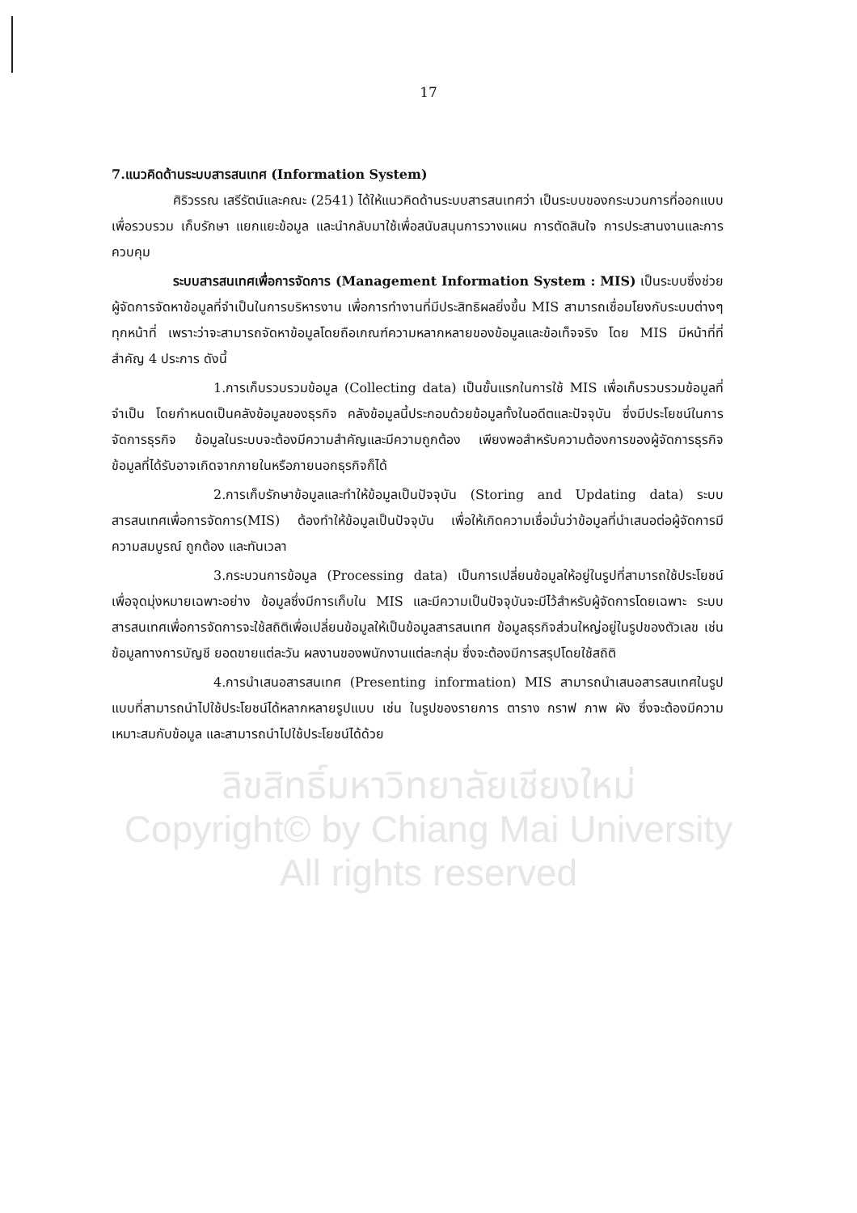17
7.แนวคิดด้านระบบสารสนเทศ (Information System)
ศิริวรรณ เสรีรัตน์และคณะ (2541) ได้ให้แนวคิดด้านระบบสารสนเทศว่า เป็นระบบของกระบวนการที่ออกแบบเพื่อรวบรวม เก็บรักษา แยกแยะข้อมูล และนำกลับมาใช้เพื่อสนับสนุนการวางแผน การตัดสินใจ การประสานงานและการควบคุม
ระบบสารสนเทศเพื่อการจัดการ (Management Information System : MIS) เป็นระบบซึ่งช่วยผู้จัดการจัดหาข้อมูลที่จำเป็นในการบริหารงาน เพื่อการทำงานที่มีประสิทธิผลยิ่งขึ้น MIS สามารถเชื่อมโยงกับระบบต่างๆ ทุกหน้าที่ เพราะว่าจะสามารถจัดหาข้อมูลโดยถือเกณฑ์ความหลากหลายของข้อมูลและข้อเท็จจริง โดย MIS มีหน้าที่ที่สำคัญ 4 ประการ ดังนี้
1.การเก็บรวบรวมข้อมูล (Collecting data) เป็นขั้นแรกในการใช้ MIS เพื่อเก็บรวบรวมข้อมูลที่จำเป็น โดยกำหนดเป็นคลังข้อมูลของธุรกิจ คลังข้อมูลนี้ประกอบด้วยข้อมูลทั้งในอดีตและปัจจุบัน ซึ่งมีประโยชน์ในการจัดการธุรกิจ ข้อมูลในระบบจะต้องมีความสำคัญและมีความถูกต้อง เพียงพอสำหรับความต้องการของผู้จัดการธุรกิจ ข้อมูลที่ได้รับอาจเกิดจากภายในหรือภายนอกธุรกิจก็ได้
2.การเก็บรักษาข้อมูลและทำให้ข้อมูลเป็นปัจจุบัน (Storing and Updating data) ระบบสารสนเทศเพื่อการจัดการ(MIS) ต้องทำให้ข้อมูลเป็นปัจจุบัน เพื่อให้เกิดความเชื่อมั่นว่าข้อมูลที่นำเสนอต่อผู้จัดการมีความสมบูรณ์ ถูกต้อง และทันเวลา
3.กระบวนการข้อมูล (Processing data) เป็นการเปลี่ยนข้อมูลให้อยู่ในรูปที่สามารถใช้ประโยชน์เพื่อจุดมุ่งหมายเฉพาะอย่าง ข้อมูลซึ่งมีการเก็บใน MIS และมีความเป็นปัจจุบันจะมีไว้สำหรับผู้จัดการโดยเฉพาะ ระบบสารสนเทศเพื่อการจัดการจะใช้สถิติเพื่อเปลี่ยนข้อมูลให้เป็นข้อมูลสารสนเทศ ข้อมูลธุรกิจส่วนใหญ่อยู่ในรูปของตัวเลข เช่น ข้อมูลทางการบัญชี ยอดขายแต่ละวัน ผลงานของพนักงานแต่ละกลุ่ม ซึ่งจะต้องมีการสรุปโดยใช้สถิติ
4.การนำเสนอสารสนเทศ (Presenting information) MIS สามารถนำเสนอสารสนเทศในรูปแบบที่สามารถนำไปใช้ประโยชน์ได้หลากหลายรูปแบบ เช่น ในรูปของรายการ ตาราง กราฟ ภาพ ผัง ซึ่งจะต้องมีความเหมาะสมกับข้อมูล และสามารถนำไปใช้ประโยชน์ได้ด้วย
ลิขสิทธิ์มหาวิทยาลัยเชียงใหม่
Copyright© by Chiang Mai University
All rights reserved